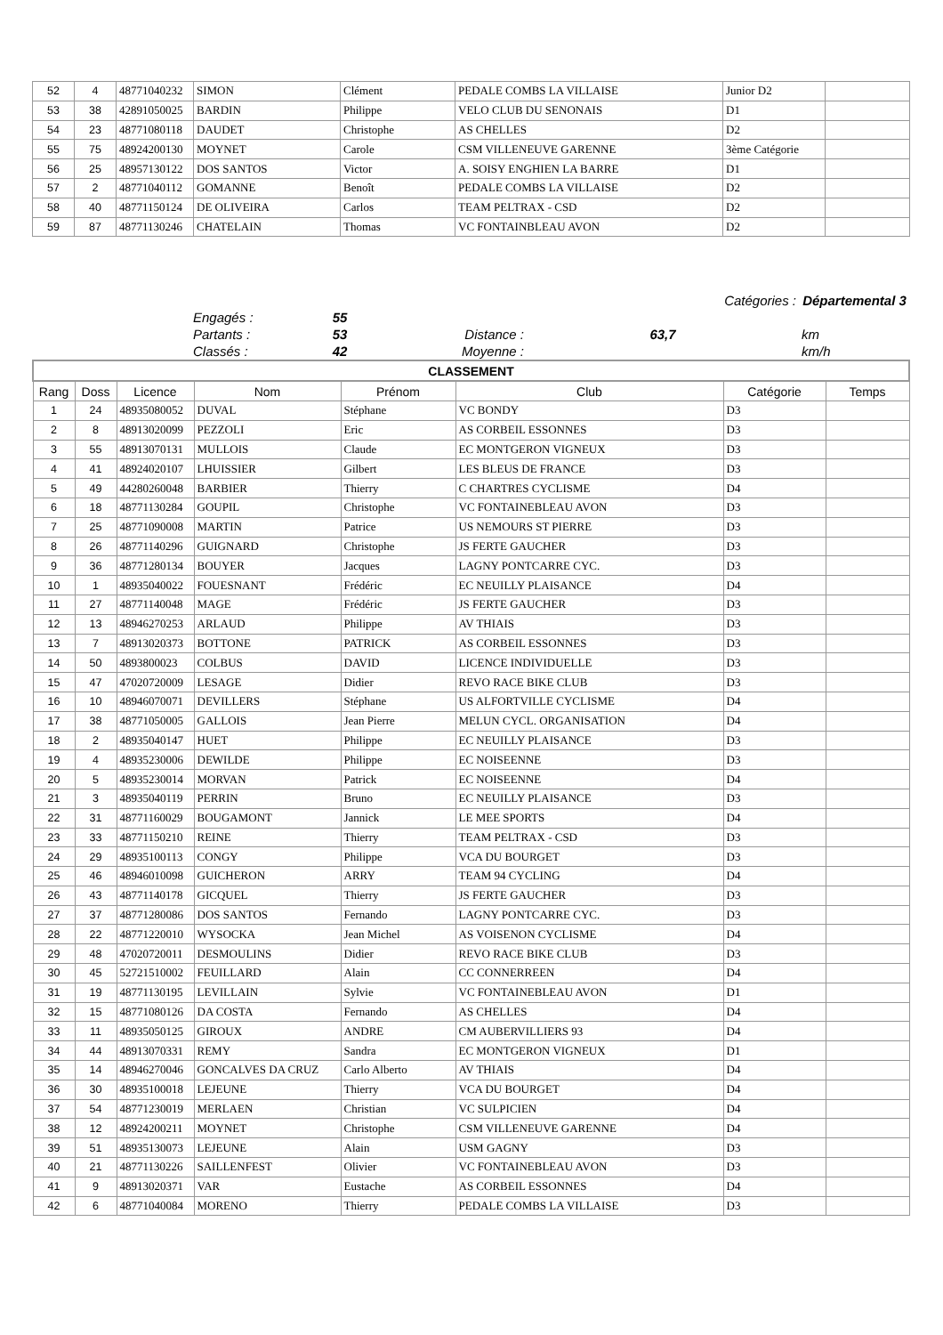| 52 | 4 | 48771040232 | SIMON | Clément | PEDALE COMBS LA VILLAISE | Junior D2 | |
| 53 | 38 | 42891050025 | BARDIN | Philippe | VELO CLUB DU SENONAIS | D1 | |
| 54 | 23 | 48771080118 | DAUDET | Christophe | AS CHELLES | D2 | |
| 55 | 75 | 48924200130 | MOYNET | Carole | CSM VILLENEUVE GARENNE | 3ème Catégorie | |
| 56 | 25 | 48957130122 | DOS SANTOS | Victor | A. SOISY ENGHIEN LA BARRE | D1 | |
| 57 | 2 | 48771040112 | GOMANNE | Benoît | PEDALE COMBS LA VILLAISE | D2 | |
| 58 | 40 | 48771150124 | DE OLIVEIRA | Carlos | TEAM PELTRAX - CSD | D2 | |
| 59 | 87 | 48771130246 | CHATELAIN | Thomas | VC FONTAINBLEAU AVON | D2 | |
| | | | | | Catégories : | Départemental 3 |
| | Engagés : | 55 | | | | |
| | Partants : | 53 | Distance : | 63,7 | | km |
| | Classés : | 42 | Moyenne : | | | km/h |
| CLASSEMENT | | | | | | | |
| --- | --- | --- | --- | --- | --- | --- | --- |
| Rang | Doss | Licence | Nom | Prénom | Club | Catégorie | Temps |
| 1 | 24 | 48935080052 | DUVAL | Stéphane | VC BONDY | D3 | |
| 2 | 8 | 48913020099 | PEZZOLI | Eric | AS CORBEIL ESSONNES | D3 | |
| 3 | 55 | 48913070131 | MULLOIS | Claude | EC MONTGERON VIGNEUX | D3 | |
| 4 | 41 | 48924020107 | LHUISSIER | Gilbert | LES BLEUS DE FRANCE | D3 | |
| 5 | 49 | 44280260048 | BARBIER | Thierry | C CHARTRES CYCLISME | D4 | |
| 6 | 18 | 48771130284 | GOUPIL | Christophe | VC FONTAINEBLEAU AVON | D3 | |
| 7 | 25 | 48771090008 | MARTIN | Patrice | US NEMOURS ST PIERRE | D3 | |
| 8 | 26 | 48771140296 | GUIGNARD | Christophe | JS FERTE GAUCHER | D3 | |
| 9 | 36 | 48771280134 | BOUYER | Jacques | LAGNY PONTCARRE CYC. | D3 | |
| 10 | 1 | 48935040022 | FOUESNANT | Frédéric | EC NEUILLY PLAISANCE | D4 | |
| 11 | 27 | 48771140048 | MAGE | Frédéric | JS FERTE GAUCHER | D3 | |
| 12 | 13 | 48946270253 | ARLAUD | Philippe | AV THIAIS | D3 | |
| 13 | 7 | 48913020373 | BOTTONE | PATRICK | AS CORBEIL ESSONNES | D3 | |
| 14 | 50 | 4893800023 | COLBUS | DAVID | LICENCE INDIVIDUELLE | D3 | |
| 15 | 47 | 47020720009 | LESAGE | Didier | REVO RACE BIKE CLUB | D3 | |
| 16 | 10 | 48946070071 | DEVILLERS | Stéphane | US ALFORTVILLE CYCLISME | D4 | |
| 17 | 38 | 48771050005 | GALLOIS | Jean Pierre | MELUN CYCL. ORGANISATION | D4 | |
| 18 | 2 | 48935040147 | HUET | Philippe | EC NEUILLY PLAISANCE | D3 | |
| 19 | 4 | 48935230006 | DEWILDE | Philippe | EC NOISEENNE | D3 | |
| 20 | 5 | 48935230014 | MORVAN | Patrick | EC NOISEENNE | D4 | |
| 21 | 3 | 48935040119 | PERRIN | Bruno | EC NEUILLY PLAISANCE | D3 | |
| 22 | 31 | 48771160029 | BOUGAMONT | Jannick | LE MEE SPORTS | D4 | |
| 23 | 33 | 48771150210 | REINE | Thierry | TEAM PELTRAX - CSD | D3 | |
| 24 | 29 | 48935100113 | CONGY | Philippe | VCA DU BOURGET | D3 | |
| 25 | 46 | 48946010098 | GUICHERON | ARRY | TEAM 94 CYCLING | D4 | |
| 26 | 43 | 48771140178 | GICQUEL | Thierry | JS FERTE GAUCHER | D3 | |
| 27 | 37 | 48771280086 | DOS SANTOS | Fernando | LAGNY PONTCARRE CYC. | D3 | |
| 28 | 22 | 48771220010 | WYSOCKA | Jean Michel | AS VOISENON CYCLISME | D4 | |
| 29 | 48 | 47020720011 | DESMOULINS | Didier | REVO RACE BIKE CLUB | D3 | |
| 30 | 45 | 52721510002 | FEUILLARD | Alain | CC CONNERREEN | D4 | |
| 31 | 19 | 48771130195 | LEVILLAIN | Sylvie | VC FONTAINEBLEAU AVON | D1 | |
| 32 | 15 | 48771080126 | DA COSTA | Fernando | AS CHELLES | D4 | |
| 33 | 11 | 48935050125 | GIROUX | ANDRE | CM AUBERVILLIERS 93 | D4 | |
| 34 | 44 | 48913070331 | REMY | Sandra | EC MONTGERON VIGNEUX | D1 | |
| 35 | 14 | 48946270046 | GONCALVES DA CRUZ | Carlo Alberto | AV THIAIS | D4 | |
| 36 | 30 | 48935100018 | LEJEUNE | Thierry | VCA DU BOURGET | D4 | |
| 37 | 54 | 48771230019 | MERLAEN | Christian | VC SULPICIEN | D4 | |
| 38 | 12 | 48924200211 | MOYNET | Christophe | CSM VILLENEUVE GARENNE | D4 | |
| 39 | 51 | 48935130073 | LEJEUNE | Alain | USM GAGNY | D3 | |
| 40 | 21 | 48771130226 | SAILLENFEST | Olivier | VC FONTAINEBLEAU AVON | D3 | |
| 41 | 9 | 48913020371 | VAR | Eustache | AS CORBEIL ESSONNES | D4 | |
| 42 | 6 | 48771040084 | MORENO | Thierry | PEDALE COMBS LA VILLAISE | D3 | |